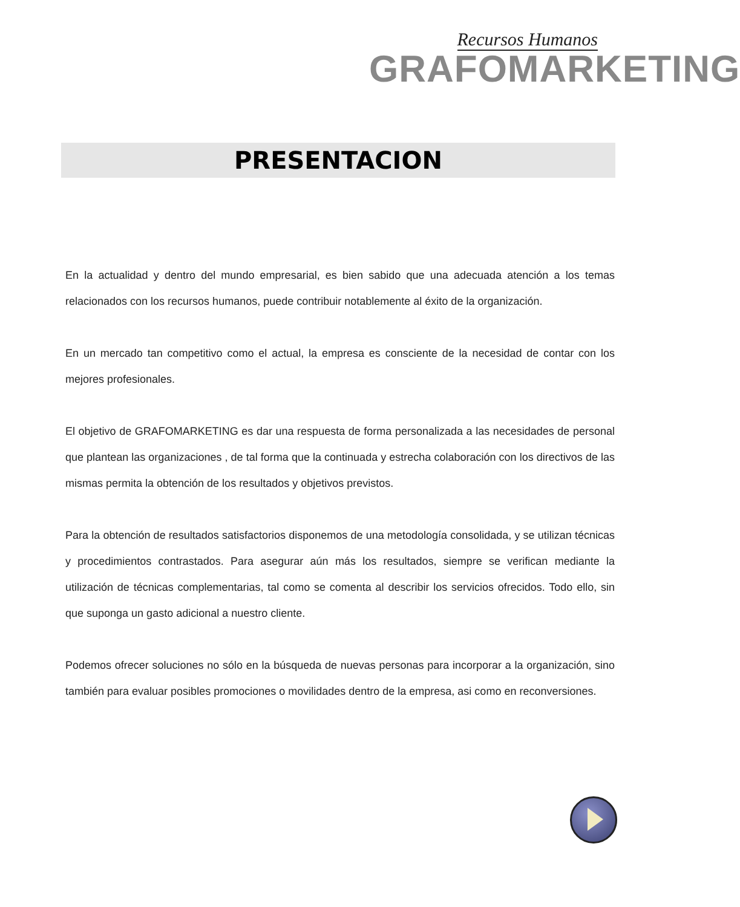Recursos Humanos
GRAFOMARKETING
PRESENTACION
En la actualidad y dentro del mundo empresarial, es bien sabido que una adecuada atención a los temas relacionados con los recursos humanos, puede contribuir notablemente al éxito de la organización.
En un mercado tan competitivo como el actual, la empresa es consciente de la necesidad de contar con los mejores profesionales.
El objetivo de GRAFOMARKETING es dar una respuesta de forma personalizada a las necesidades de personal que plantean las organizaciones , de tal forma que la continuada y estrecha colaboración con los directivos de las mismas permita la obtención de los resultados y objetivos previstos.
Para la obtención de resultados satisfactorios disponemos de una metodología consolidada, y se utilizan técnicas y procedimientos contrastados. Para asegurar aún más los resultados, siempre se verifican mediante la utilización de técnicas complementarias, tal como se comenta al describir los servicios ofrecidos. Todo ello, sin que suponga un gasto adicional a nuestro cliente.
Podemos ofrecer soluciones no sólo en la búsqueda de nuevas personas para incorporar a la organización, sino también para evaluar posibles promociones o movilidades dentro de la empresa, asi como en reconversiones.